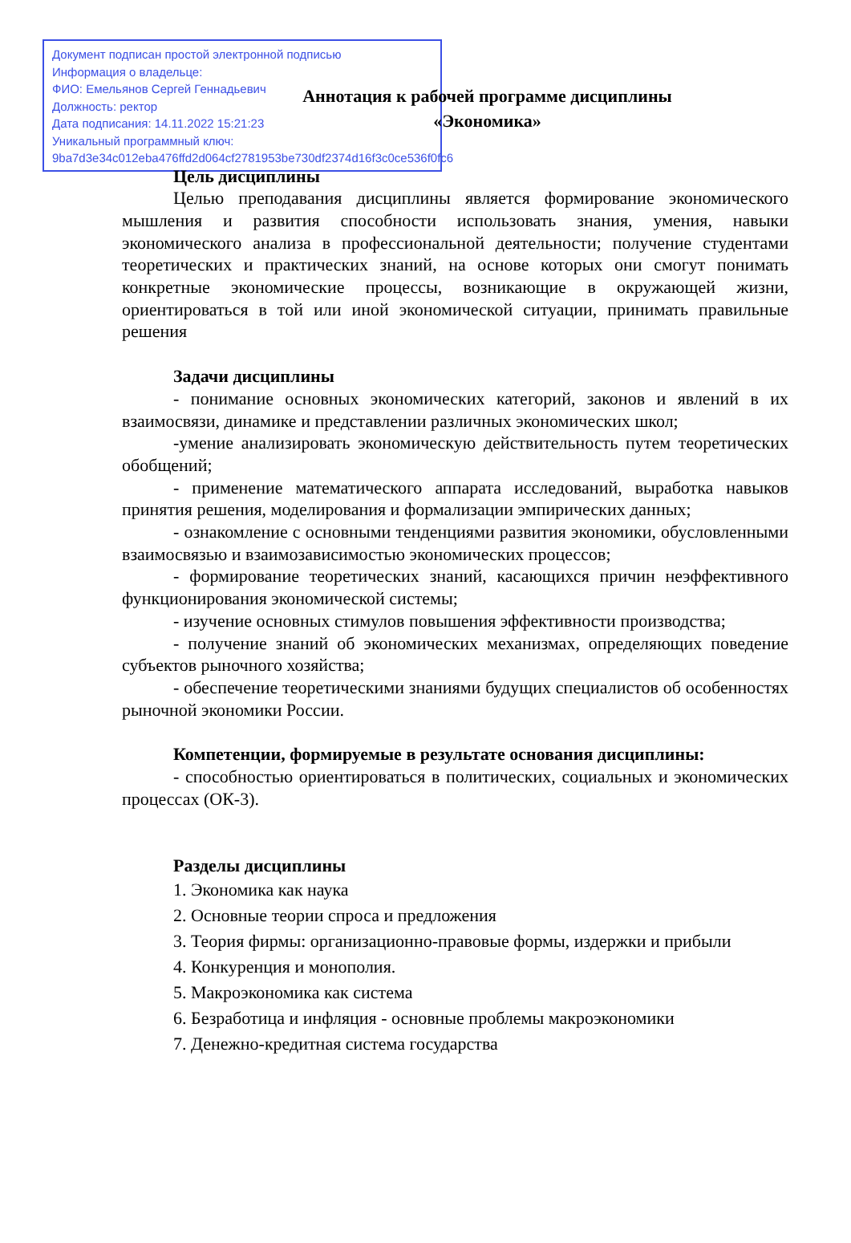Документ подписан простой электронной подписью
Информация о владельце:
ФИО: Емельянов Сергей Геннадьевич
Должность: ректор
Дата подписания: 14.11.2022 15:21:23
Уникальный программный ключ:
9ba7d3e34c012eba476ffd2d064cf2781953be730df2374d16f3c0ce536f0fc6
Аннотация к рабочей программе дисциплины
«Экономика»
Цель дисциплины
Целью преподавания дисциплины является формирование экономического мышления и развития способности использовать знания, умения, навыки экономического анализа в профессиональной деятельности; получение студентами теоретических и практических знаний, на основе которых они смогут понимать конкретные экономические процессы, возникающие в окружающей жизни, ориентироваться в той или иной экономической ситуации, принимать правильные решения
Задачи дисциплины
- понимание основных экономических категорий, законов и явлений в их взаимосвязи, динамике и представлении различных экономических школ;
-умение анализировать экономическую действительность путем теоретических обобщений;
- применение математического аппарата исследований, выработка навыков принятия решения, моделирования и формализации эмпирических данных;
- ознакомление с основными тенденциями развития экономики, обусловленными взаимосвязью и взаимозависимостью экономических процессов;
- формирование теоретических знаний, касающихся причин неэффективного функционирования экономической системы;
- изучение основных стимулов повышения эффективности производства;
- получение знаний об экономических механизмах, определяющих поведение субъектов рыночного хозяйства;
- обеспечение теоретическими знаниями будущих специалистов об особенностях рыночной экономики России.
Компетенции, формируемые в результате основания дисциплины:
- способностью ориентироваться в политических, социальных и экономических процессах (ОК-3).
Разделы дисциплины
1. Экономика как наука
2. Основные теории спроса и предложения
3. Теория фирмы: организационно-правовые формы, издержки и прибыли
4. Конкуренция и монополия.
5. Макроэкономика как система
6. Безработица и инфляция - основные проблемы макроэкономики
7. Денежно-кредитная система государства